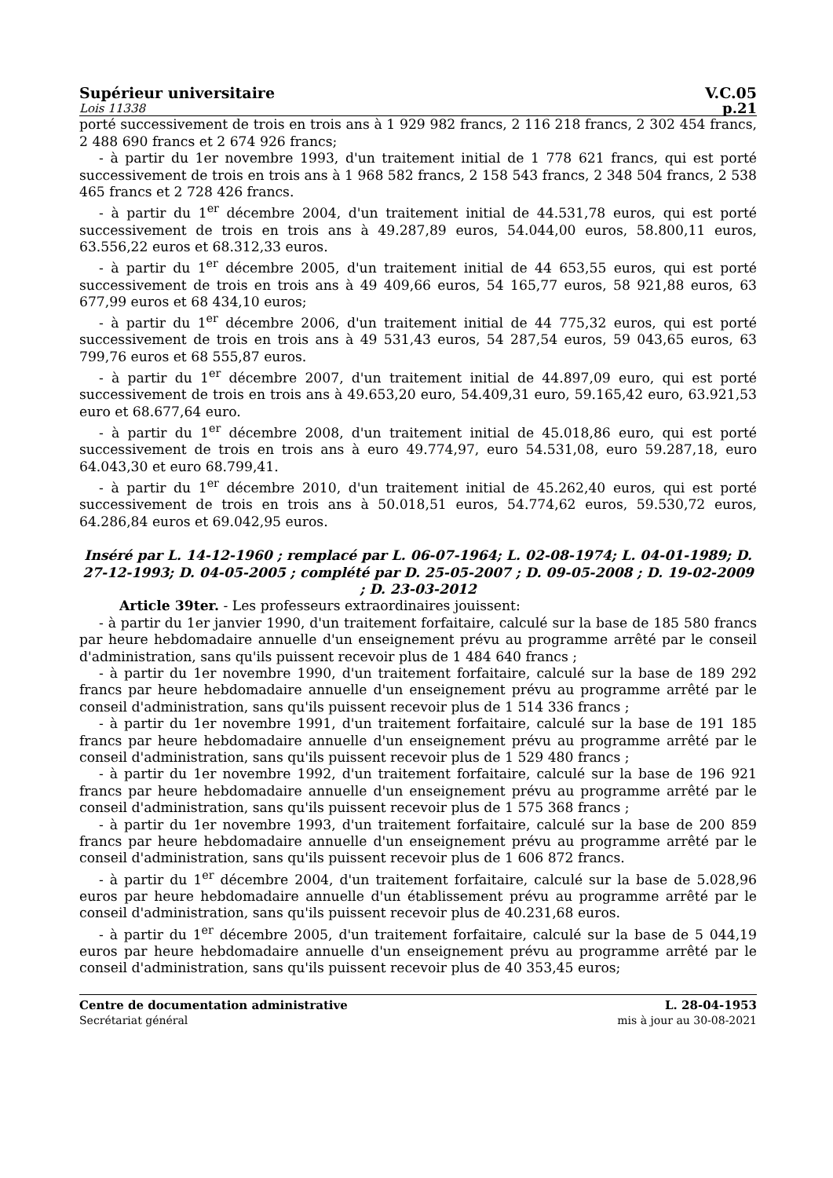Supérieur universitaire V.C.05
Lois 11338 p.21
porté successivement de trois en trois ans à 1 929 982 francs, 2 116 218 francs, 2 302 454 francs, 2 488 690 francs et 2 674 926 francs;
- à partir du 1er novembre 1993, d'un traitement initial de 1 778 621 francs, qui est porté successivement de trois en trois ans à 1 968 582 francs, 2 158 543 francs, 2 348 504 francs, 2 538 465 francs et 2 728 426 francs.
- à partir du 1<sup>er</sup> décembre 2004, d'un traitement initial de 44.531,78 euros, qui est porté successivement de trois en trois ans à 49.287,89 euros, 54.044,00 euros, 58.800,11 euros, 63.556,22 euros et 68.312,33 euros.
- à partir du 1<sup>er</sup> décembre 2005, d'un traitement initial de 44 653,55 euros, qui est porté successivement de trois en trois ans à 49 409,66 euros, 54 165,77 euros, 58 921,88 euros, 63 677,99 euros et 68 434,10 euros;
- à partir du 1<sup>er</sup> décembre 2006, d'un traitement initial de 44 775,32 euros, qui est porté successivement de trois en trois ans à 49 531,43 euros, 54 287,54 euros, 59 043,65 euros, 63 799,76 euros et 68 555,87 euros.
- à partir du 1<sup>er</sup> décembre 2007, d'un traitement initial de 44.897,09 euro, qui est porté successivement de trois en trois ans à 49.653,20 euro, 54.409,31 euro, 59.165,42 euro, 63.921,53 euro et 68.677,64 euro.
- à partir du 1<sup>er</sup> décembre 2008, d'un traitement initial de 45.018,86 euro, qui est porté successivement de trois en trois ans à euro 49.774,97, euro 54.531,08, euro 59.287,18, euro 64.043,30 et euro 68.799,41.
- à partir du 1<sup>er</sup> décembre 2010, d'un traitement initial de 45.262,40 euros, qui est porté successivement de trois en trois ans à 50.018,51 euros, 54.774,62 euros, 59.530,72 euros, 64.286,84 euros et 69.042,95 euros.
Inséré par L. 14-12-1960 ; remplacé par L. 06-07-1964; L. 02-08-1974; L. 04-01-1989; D. 27-12-1993; D. 04-05-2005 ; complété par D. 25-05-2007 ; D. 09-05-2008 ; D. 19-02-2009 ; D. 23-03-2012
Article 39ter. - Les professeurs extraordinaires jouissent:
- à partir du 1er janvier 1990, d'un traitement forfaitaire, calculé sur la base de 185 580 francs par heure hebdomadaire annuelle d'un enseignement prévu au programme arrêté par le conseil d'administration, sans qu'ils puissent recevoir plus de 1 484 640 francs ;
- à partir du 1er novembre 1990, d'un traitement forfaitaire, calculé sur la base de 189 292 francs par heure hebdomadaire annuelle d'un enseignement prévu au programme arrêté par le conseil d'administration, sans qu'ils puissent recevoir plus de 1 514 336 francs ;
- à partir du 1er novembre 1991, d'un traitement forfaitaire, calculé sur la base de 191 185 francs par heure hebdomadaire annuelle d'un enseignement prévu au programme arrêté par le conseil d'administration, sans qu'ils puissent recevoir plus de 1 529 480 francs ;
- à partir du 1er novembre 1992, d'un traitement forfaitaire, calculé sur la base de 196 921 francs par heure hebdomadaire annuelle d'un enseignement prévu au programme arrêté par le conseil d'administration, sans qu'ils puissent recevoir plus de 1 575 368 francs ;
- à partir du 1er novembre 1993, d'un traitement forfaitaire, calculé sur la base de 200 859 francs par heure hebdomadaire annuelle d'un enseignement prévu au programme arrêté par le conseil d'administration, sans qu'ils puissent recevoir plus de 1 606 872 francs.
- à partir du 1<sup>er</sup> décembre 2004, d'un traitement forfaitaire, calculé sur la base de 5.028,96 euros par heure hebdomadaire annuelle d'un établissement prévu au programme arrêté par le conseil d'administration, sans qu'ils puissent recevoir plus de 40.231,68 euros.
- à partir du 1<sup>er</sup> décembre 2005, d'un traitement forfaitaire, calculé sur la base de 5 044,19 euros par heure hebdomadaire annuelle d'un enseignement prévu au programme arrêté par le conseil d'administration, sans qu'ils puissent recevoir plus de 40 353,45 euros;
Centre de documentation administrative
Secrétariat général
L. 28-04-1953
mis à jour au 30-08-2021